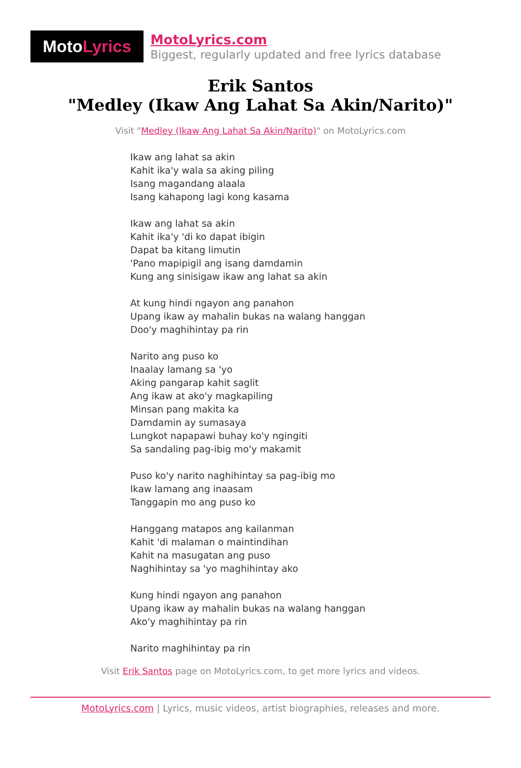Moto Lyrics
MotoLyrics.com
Biggest, regularly updated and free lyrics database
Erik Santos
"Medley (Ikaw Ang Lahat Sa Akin/Narito)"
Visit "Medley (Ikaw Ang Lahat Sa Akin/Narito)" on MotoLyrics.com
Ikaw ang lahat sa akin
Kahit ika'y wala sa aking piling
Isang magandang alaala
Isang kahapong lagi kong kasama
Ikaw ang lahat sa akin
Kahit ika'y 'di ko dapat ibigin
Dapat ba kitang limutin
'Pano mapipigil ang isang damdamin
Kung ang sinisigaw ikaw ang lahat sa akin
At kung hindi ngayon ang panahon
Upang ikaw ay mahalin bukas na walang hanggan
Doo'y maghihintay pa rin
Narito ang puso ko
Inaalay lamang sa 'yo
Aking pangarap kahit saglit
Ang ikaw at ako'y magkapiling
Minsan pang makita ka
Damdamin ay sumasaya
Lungkot napapawi buhay ko'y ngingiti
Sa sandaling pag-ibig mo'y makamit
Puso ko'y narito naghihintay sa pag-ibig mo
Ikaw lamang ang inaasam
Tanggapin mo ang puso ko
Hanggang matapos ang kailanman
Kahit 'di malaman o maintindihan
Kahit na masugatan ang puso
Naghihintay sa 'yo maghihintay ako
Kung hindi ngayon ang panahon
Upang ikaw ay mahalin bukas na walang hanggan
Ako'y maghihintay pa rin
Narito maghihintay pa rin
Visit Erik Santos page on MotoLyrics.com, to get more lyrics and videos.
MotoLyrics.com | Lyrics, music videos, artist biographies, releases and more.